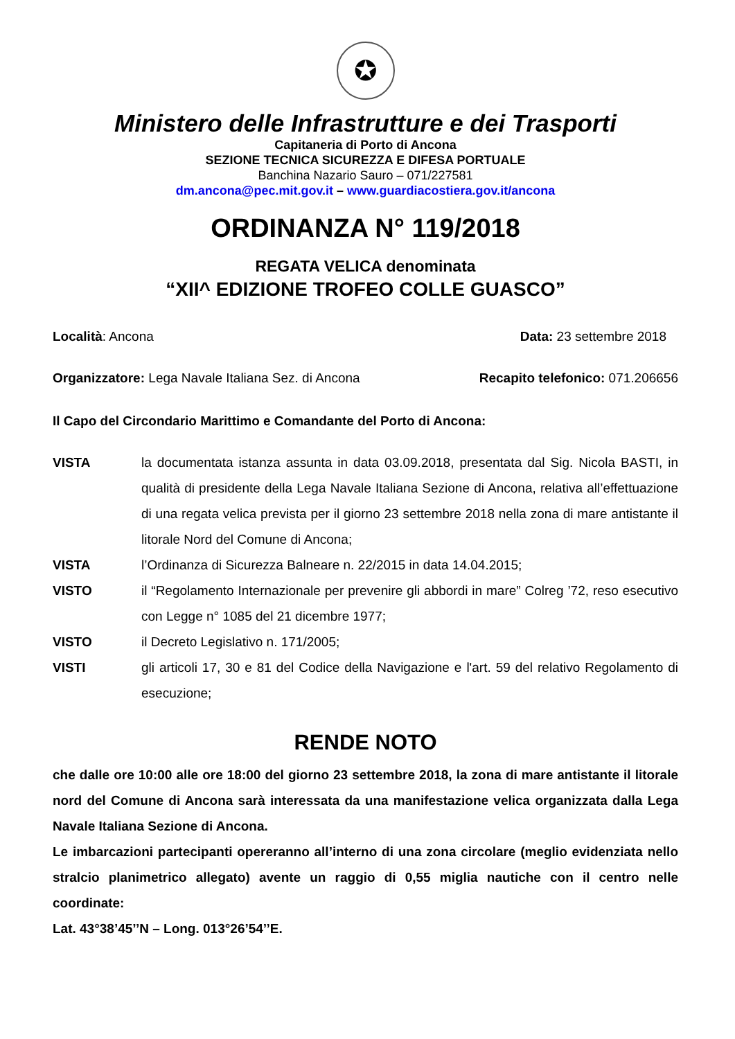✪
Ministero delle Infrastrutture e dei Trasporti
Capitaneria di Porto di Ancona
SEZIONE TECNICA SICUREZZA E DIFESA PORTUALE
Banchina Nazario Sauro – 071/227581
dm.ancona@pec.mit.gov.it – www.guardiacostiera.gov.it/ancona
ORDINANZA N° 119/2018
REGATA VELICA denominata
“XII^ EDIZIONE TROFEO COLLE GUASCO”
Località: Ancona Data: 23 settembre 2018
Organizzatore: Lega Navale Italiana Sez. di Ancona Recapito telefonico: 071.206656
Il Capo del Circondario Marittimo e Comandante del Porto di Ancona:
| VISTA | la documentata istanza assunta in data 03.09.2018, presentata dal Sig. Nicola BASTI, in qualità di presidente della Lega Navale Italiana Sezione di Ancona, relativa all’effettuazione di una regata velica prevista per il giorno 23 settembre 2018 nella zona di mare antistante il litorale Nord del Comune di Ancona; |
| VISTA | l’Ordinanza di Sicurezza Balneare n. 22/2015 in data 14.04.2015; |
| VISTO | il “Regolamento Internazionale per prevenire gli abbordi in mare” Colreg ’72, reso esecutivo con Legge n° 1085 del 21 dicembre 1977; |
| VISTO | il Decreto Legislativo n. 171/2005; |
| VISTI | gli articoli 17, 30 e 81 del Codice della Navigazione e l'art. 59 del relativo Regolamento di esecuzione; |
RENDE NOTO
che dalle ore 10:00 alle ore 18:00 del giorno 23 settembre 2018, la zona di mare antistante il litorale nord del Comune di Ancona sarà interessata da una manifestazione velica organizzata dalla Lega Navale Italiana Sezione di Ancona.
Le imbarcazioni partecipanti opereranno all’interno di una zona circolare (meglio evidenziata nello stralcio planimetrico allegato) avente un raggio di 0,55 miglia nautiche con il centro nelle coordinate:
Lat. 43°38’45’’N – Long. 013°26’54’’E.